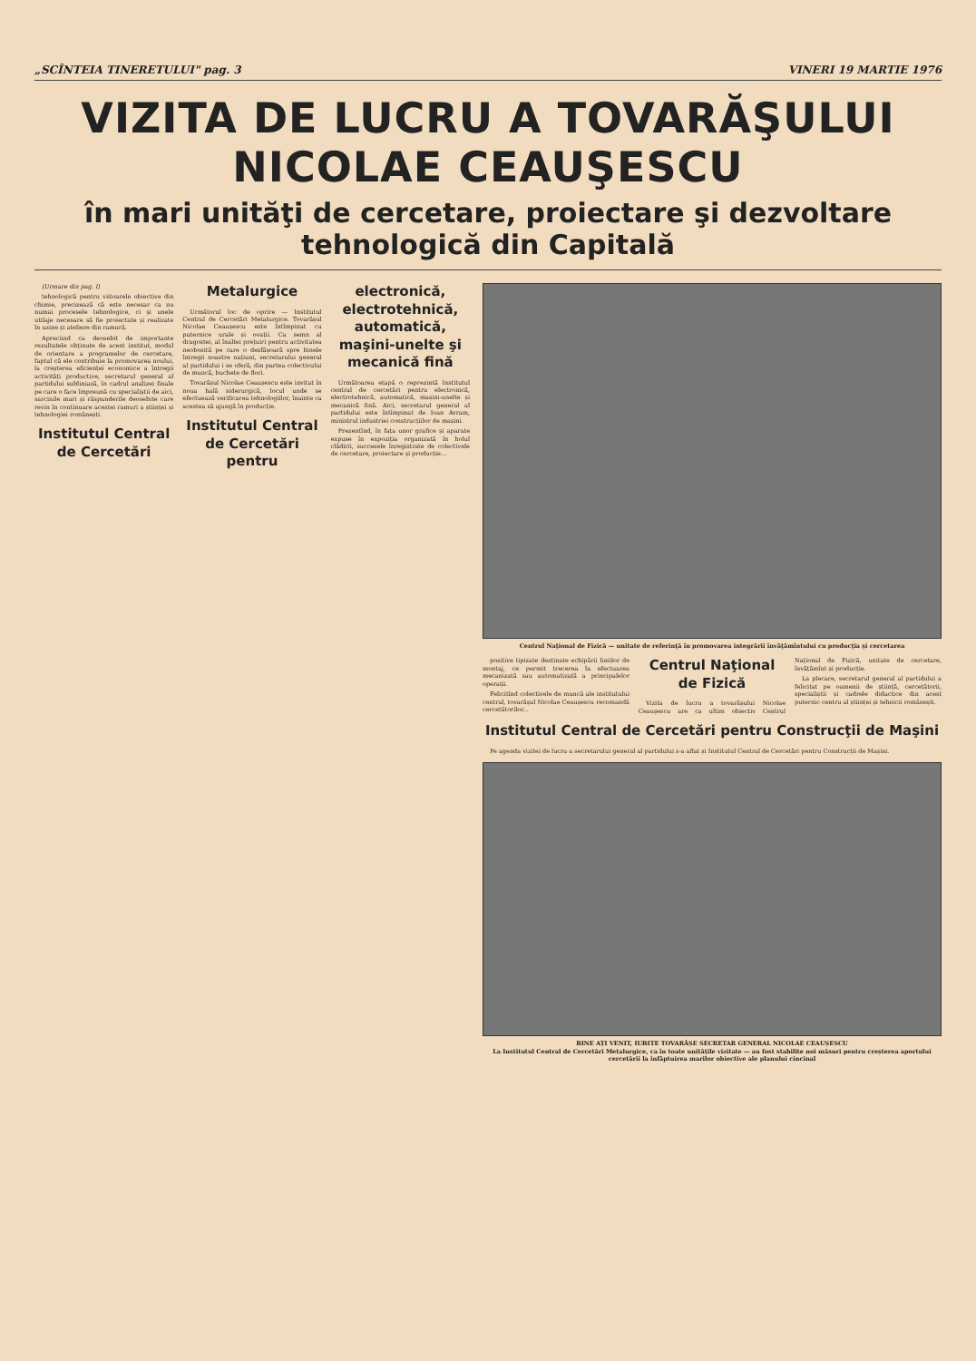„SCÎNTEIA TINERETULUI" pag. 3 VINERI 19 MARTIE 1976
VIZITA DE LUCRU A TOVARĂŞULUI NICOLAE CEAUŞESCU
în mari unităţi de cercetare, proiectare şi dezvoltare tehnologică din Capitală
(Urmare din pag. I)
tehnologică pentru viitoarele obiective din chimie, precizează că este necesar ca nu numai procesele tehnologice, ci și unele utilaje necesare să fie proiectate și realizate în uzine și ateliere din ramură.
Apreciind ca deosebit de importante rezultatele obținute de acest institut, modul de orientare a programelor de cercetare, faptul că ele contribuie la promovarea noului, la creșterea eficienței economice a întregii activități productive, secretarul general al partidului subliniază, în cadrul analizei finale pe care o face împreună cu specialiștii de aici, sarcinile mari și răspunderile deosebite care revin în continuare acestei ramuri a științei și tehnologiei românești.
Institutul Central de Cercetări Metalurgice
Următorul loc de oprire — Institutul Central de Cercetări Metalurgice. Tovarășul Nicolae Ceaușescu este întîmpinat cu puternice urale și ovații. Ca semn al dragostei, al înaltei prețuiri pentru activitatea neobosită pe care o desfășoară spre binele întregii noastre națiuni, secretarului general al partidului i se oferă, din partea colectivului de muncă, buchete de flori.
Tovarășul Nicolae Ceaușescu este invitat în noua hală siderurgică, locul unde se efectuează verificarea tehnologiilor, înainte ca acestea să ajungă în producție.
Institutul Central de Cercetări pentru electronică, electrotehnică, automatică, maşini-unelte şi mecanică fină
Următoarea etapă o reprezintă Institutul central de cercetări pentru electronică, electrotehnică, automatică, mașini-unelte și mecanică fină. Aici, secretarul general al partidului este întîmpinat de Ioan Avram, ministrul industriei construcțiilor de mașini.
Prezentînd, în fața unor grafice și aparate expuse în expoziția organizată în holul clădirii, succesele înregistrate de colectivele de cercetare, proiectare și producție...
Centrul Naţional de Fizică — unitate de referinţă în promovarea integrării învăţămîntului cu producţia şi cercetarea
pozitive tipizate destinate echipării liniilor de montaj, ce permit trecerea la efectuarea mecanizată sau automatizată a principalelor operații.
Felicitînd colectivele de muncă ale institutului central, tovarășul Nicolae Ceaușescu recomandă cercetătorilor...
Centrul Naţional de Fizică
Vizita de lucru a tovarășului Nicolae Ceaușescu are ca ultim obiectiv Centrul Național de Fizică, unitate de cercetare, învățămînt și producție.
La plecare, secretarul general al partidului a felicitat pe oamenii de știință, cercetătorii, specialiștii și cadrele didactice din acest puternic centru al științei și tehnicii românești.
Institutul Central de Cercetări pentru Construcţii de Maşini
Pe agenda vizitei de lucru a secretarului general al partidului s-a aflat și Institutul Central de Cercetări pentru Construcții de Mașini.
BINE AȚI VENIT, IUBITE TOVARĂȘE SECRETAR GENERAL NICOLAE CEAUȘESCU
La Institutul Central de Cercetări Metalurgice, ca în toate unitățile vizitate — au fost stabilite noi măsuri pentru creșterea aportului cercetării la înfăptuirea marilor obiective ale planului cincinal